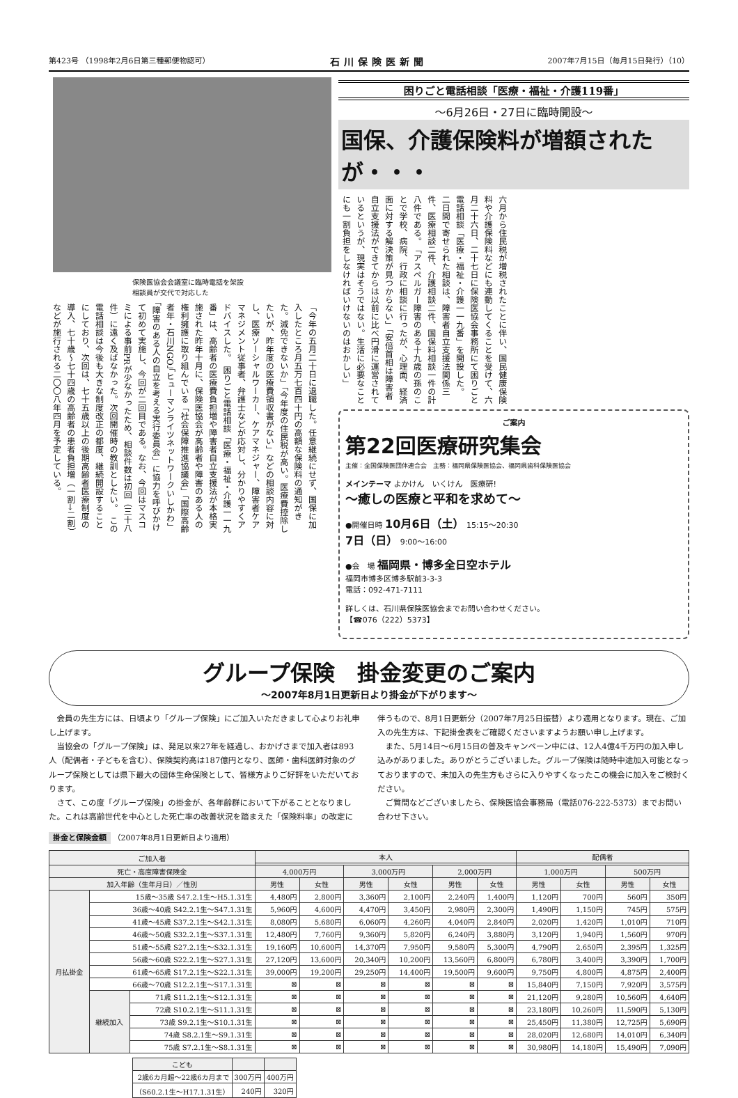第423号 （1998年2月6日第三種郵便物認可） 石川保険医新聞 2007年7月15日（毎月15日発行）（10）
保険医協会会議室に臨時電話を架設
相談員が交代で対応した
「今年の五月二十日に退職した。任意継続にせず、国保に加入したところ月五万七百四十円の高額な保険料の通知がきた。減免できないか」「今年度の住民税が高い。医療費控除したいが、昨年度の医療費領収書がない」などの相談内容に対し、医療ソーシャルワーカー、ケアマネジャー、障害者ケアマネジメント従事者、弁護士などが応対し、分かりやすくアドバイスした。　困りごと電話相談「医療・福祉・介護一一九番」は、高齢者の医療費負担増や障害者自立支援法が本格実施された昨年十月に、保険医協会が高齢者や障害のある人の権利擁護に取り組んでいる「社会保障推進協議会」「国際高齢者年・石川NGO」「ヒューマンライツネットワークいしかわ」「障害のある人の自立を考える実行委員会」に協力を呼びかけて初めて実施し、今回が二回目である。なお、今回はマスコミによる事前PRが少なかったため、相談件数は初回（三十八件）に遠く及ばなかった。次回開催時の教訓としたい。　この電話相談は今後も大きな制度改正の都度、継続開設することにしており、次回は、七十五歳以上の後期高齢者医療制度の導入、七十歳〜七十四歳の高齢者の患者負担増（一割→二割）などが施行される二〇〇八年四月を予定している。
困りごと電話相談「医療・福祉・介護119番」
〜6月26日・27日に臨時開設〜
国保、介護保険料が増額されたが・・・
六月から住民税が増税されたことに伴い、国民健康保険料や介護保険料などにも連動してくることを受けて、六月二十六日、二十七日に保険医協会事務所にて困りごと電話相談「医療・福祉・介護一一九番」を開設した。　二日間で寄せられた相談は、障害者自立支援法関係三件、医療相談二件、介護相談二件、国保料相談一件の計八件である。　「アスペルガー障害のある十九歳の孫のことで学校、病院、行政に相談に行ったが、心理面、経済面に対する解決策が見つからない」「安倍首相は障害者自立支援法ができてからは以前に比べ円滑に運営されているというが、現実はそうではない。生活に必要なことにも一割負担をしなければいけないのはおかしい」
ご案内
第22回医療研究集会
主催：全国保険医団体連合会　主務：福岡県保険医協会、福岡県歯科保険医協会
メインテーマ よかけん　いくけん　医療研!
〜癒しの医療と平和を求めて〜
●開催日時 10月6日（土） 15:15〜20:30
7日（日） 9:00〜16:00
●会　場 福岡県・博多全日空ホテル
福岡市博多区博多駅前3-3-3
電話：092-471-7111
詳しくは、石川県保険医協会までお問い合わせください。
【☎076（222）5373】
グループ保険　掛金変更のご案内
〜2007年8月1日更新日より掛金が下がります〜
会員の先生方には、日頃より「グループ保険」にご加入いただきまして心よりお礼申し上げます。
当協会の「グループ保険」は、発足以来27年を経過し、おかげさまで加入者は893人（配偶者・子どもを含む）、保険契約高は187億円となり、医師・歯科医師対象のグループ保険としては県下最大の団体生命保険として、皆様方よりご好評をいただいております。
さて、この度「グループ保険」の掛金が、各年齢群において下がることとなりました。これは高齢世代を中心とした死亡率の改善状況を踏まえた「保険料率」の改定に伴うもので、8月1日更新分（2007年7月25日振替）より適用となります。現在、ご加入の先生方は、下記掛金表をご確認くださいますようお願い申し上げます。
また、5月14日〜6月15日の普及キャンペーン中には、12人4億4千万円の加入申し込みがありました。ありがとうございました。グループ保険は随時中途加入可能となっておりますので、未加入の先生方もさらに入りやすくなったこの機会に加入をご検討ください。
ご質問などございましたら、保険医協会事務局（電話076-222-5373）までお問い合わせ下さい。
掛金と保険金額 （2007年8月1日更新日より適用）
| ご加入者 | | | 本人 | | | | | | 配偶者 | | | |
| --- | --- | --- | --- | --- | --- | --- | --- | --- | --- | --- | --- | --- |
| 死亡・高度障害保険金 | | | 4,000万円 | | 3,000万円 | | 2,000万円 | | 1,000万円 | | 500万円 | |
| 加入年齢（生年月日）／性別 | | | 男性 | 女性 | 男性 | 女性 | 男性 | 女性 | 男性 | 女性 | 男性 | 女性 |
| 月払掛金 | 15歳〜35歳 S47.2.1生〜H5.1.31生 | | 4,480円 | 2,800円 | 3,360円 | 2,100円 | 2,240円 | 1,400円 | 1,120円 | 700円 | 560円 | 350円 |
| | 36歳〜40歳 S42.2.1生〜S47.1.31生 | | 5,960円 | 4,600円 | 4,470円 | 3,450円 | 2,980円 | 2,300円 | 1,490円 | 1,150円 | 745円 | 575円 |
| | 41歳〜45歳 S37.2.1生〜S42.1.31生 | | 8,080円 | 5,680円 | 6,060円 | 4,260円 | 4,040円 | 2,840円 | 2,020円 | 1,420円 | 1,010円 | 710円 |
| | 46歳〜50歳 S32.2.1生〜S37.1.31生 | | 12,480円 | 7,760円 | 9,360円 | 5,820円 | 6,240円 | 3,880円 | 3,120円 | 1,940円 | 1,560円 | 970円 |
| | 51歳〜55歳 S27.2.1生〜S32.1.31生 | | 19,160円 | 10,600円 | 14,370円 | 7,950円 | 9,580円 | 5,300円 | 4,790円 | 2,650円 | 2,395円 | 1,325円 |
| | 56歳〜60歳 S22.2.1生〜S27.1.31生 | | 27,120円 | 13,600円 | 20,340円 | 10,200円 | 13,560円 | 6,800円 | 6,780円 | 3,400円 | 3,390円 | 1,700円 |
| | 61歳〜65歳 S17.2.1生〜S22.1.31生 | | 39,000円 | 19,200円 | 29,250円 | 14,400円 | 19,500円 | 9,600円 | 9,750円 | 4,800円 | 4,875円 | 2,400円 |
| | 66歳〜70歳 S12.2.1生〜S17.1.31生 | | ⊠ | ⊠ | ⊠ | ⊠ | ⊠ | ⊠ | 15,840円 | 7,150円 | 7,920円 | 3,575円 |
| | 継続加入 | 71歳 S11.2.1生〜S12.1.31生 | ⊠ | ⊠ | ⊠ | ⊠ | ⊠ | ⊠ | 21,120円 | 9,280円 | 10,560円 | 4,640円 |
| | | 72歳 S10.2.1生〜S11.1.31生 | ⊠ | ⊠ | ⊠ | ⊠ | ⊠ | ⊠ | 23,180円 | 10,260円 | 11,590円 | 5,130円 |
| | | 73歳 S9.2.1生〜S10.1.31生 | ⊠ | ⊠ | ⊠ | ⊠ | ⊠ | ⊠ | 25,450円 | 11,380円 | 12,725円 | 5,690円 |
| | | 74歳 S8.2.1生〜S9.1.31生 | ⊠ | ⊠ | ⊠ | ⊠ | ⊠ | ⊠ | 28,020円 | 12,680円 | 14,010円 | 6,340円 |
| | | 75歳 S7.2.1生〜S8.1.31生 | ⊠ | ⊠ | ⊠ | ⊠ | ⊠ | ⊠ | 30,980円 | 14,180円 | 15,490円 | 7,090円 |
| こども | | |
| --- | --- | --- |
| 2歳6カ月超〜22歳6カ月まで | 300万円 | 400万円 |
| （S60.2.1生〜H17.1.31生） | 240円 | 320円 |